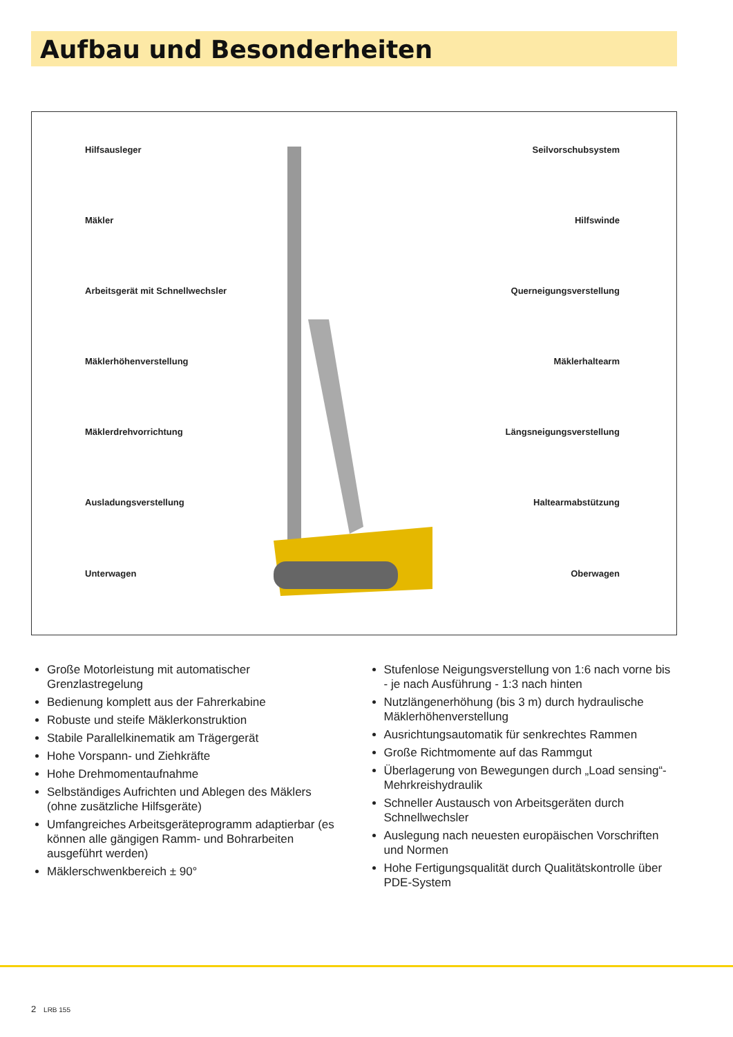Aufbau und Besonderheiten
Hilfsausleger
Mäkler
Arbeitsgerät mit Schnellwechsler
Mäklerhöhenverstellung
Mäklerdrehvorrichtung
Ausladungsverstellung
Unterwagen
Seilvorschubsystem
Hilfswinde
Querneigungsverstellung
Mäklerhaltearm
Längsneigungsverstellung
Haltearmabstützung
Oberwagen
Große Motorleistung mit automatischer Grenzlastregelung
Bedienung komplett aus der Fahrerkabine
Robuste und steife Mäklerkonstruktion
Stabile Parallelkinematik am Trägergerät
Hohe Vorspann- und Ziehkräfte
Hohe Drehmomentaufnahme
Selbständiges Aufrichten und Ablegen des Mäklers (ohne zusätzliche Hilfsgeräte)
Umfangreiches Arbeitsgeräteprogramm adaptierbar (es können alle gängigen Ramm- und Bohrarbeiten ausgeführt werden)
Mäklerschwenkbereich ± 90°
Stufenlose Neigungsverstellung von 1:6 nach vorne bis - je nach Ausführung - 1:3 nach hinten
Nutzlängenerhöhung (bis 3 m) durch hydraulische Mäklerhöhenverstellung
Ausrichtungsautomatik für senkrechtes Rammen
Große Richtmomente auf das Rammgut
Überlagerung von Bewegungen durch „Load sensing“-Mehrkreishydraulik
Schneller Austausch von Arbeitsgeräten durch Schnellwechsler
Auslegung nach neuesten europäischen Vorschriften und Normen
Hohe Fertigungsqualität durch Qualitätskontrolle über PDE-System
2 LRB 155